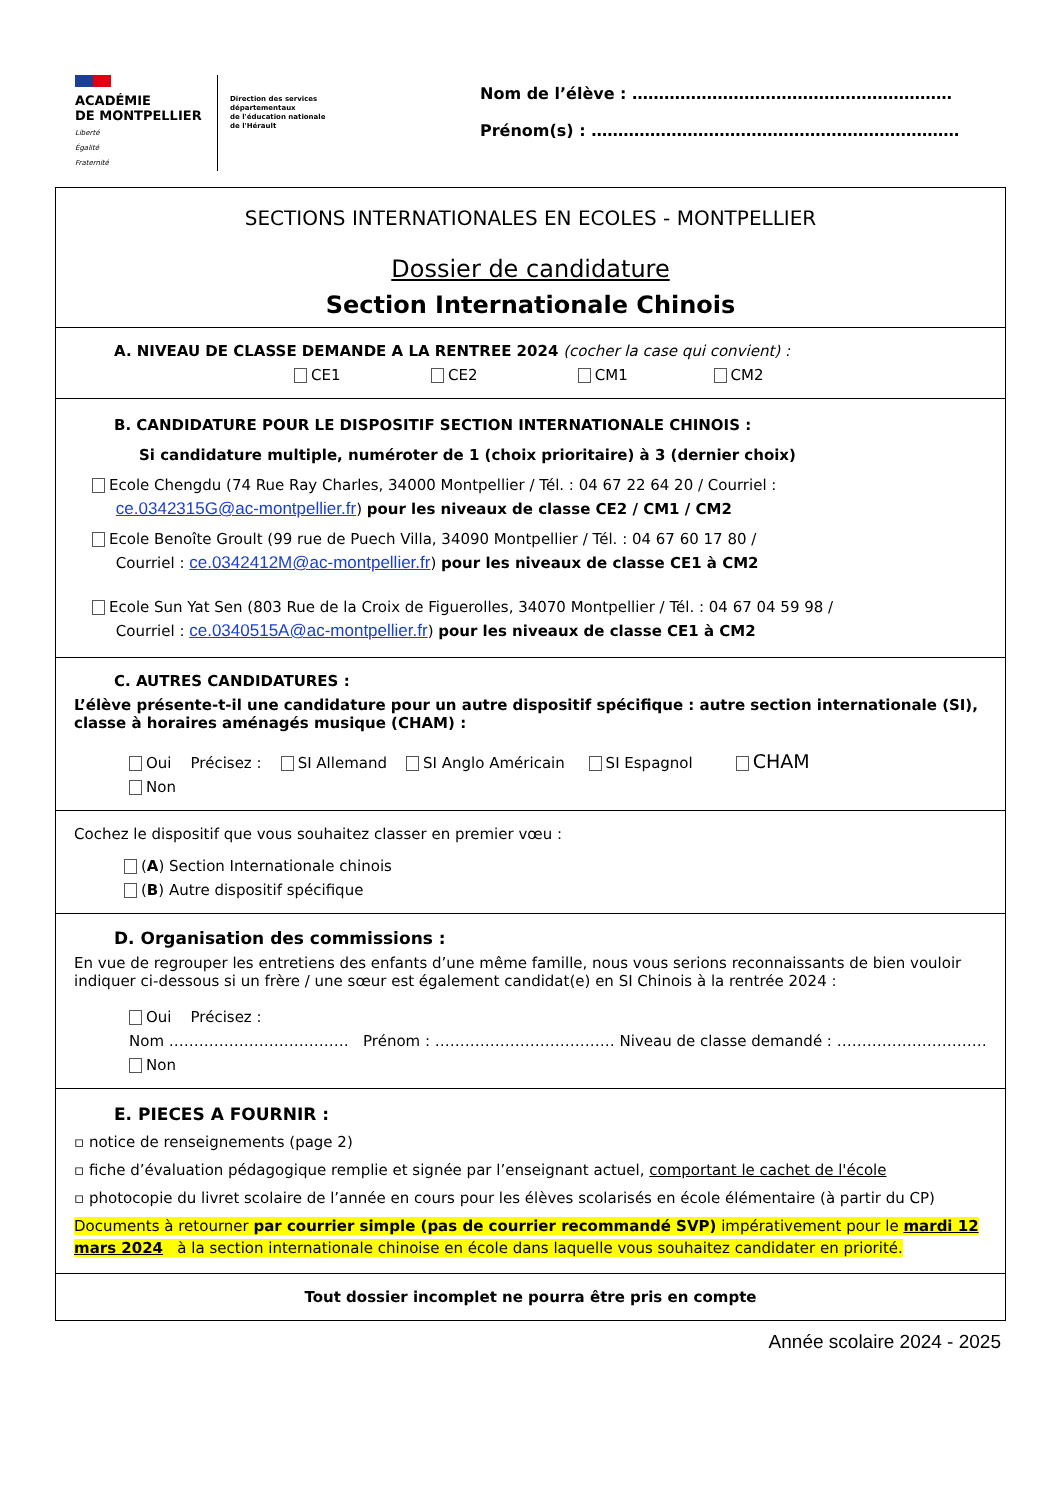ACADÉMIE
DE MONTPELLIER
Liberté
Égalité
Fraternité
Direction des services départementaux
de l'éducation nationale
de l'Hérault
Nom de l’élève : ……………………………………………………
Prénom(s) : ……………………………………………………………
SECTIONS INTERNATIONALES EN ECOLES - MONTPELLIER
Dossier de candidature
Section Internationale Chinois
A. NIVEAU DE CLASSE DEMANDE A LA RENTREE 2024 (cocher la case qui convient) :
CE1 CE2 CM1 CM2
B. CANDIDATURE POUR LE DISPOSITIF SECTION INTERNATIONALE CHINOIS :
Si candidature multiple, numéroter de 1 (choix prioritaire) à 3 (dernier choix)
Ecole Chengdu (74 Rue Ray Charles, 34000 Montpellier / Tél. : 04 67 22 64 20 / Courriel :
ce.0342315G@ac-montpellier.fr) pour les niveaux de classe CE2 / CM1 / CM2
Ecole Benoîte Groult (99 rue de Puech Villa, 34090 Montpellier / Tél. : 04 67 60 17 80 /
Courriel : ce.0342412M@ac-montpellier.fr) pour les niveaux de classe CE1 à CM2
Ecole Sun Yat Sen (803 Rue de la Croix de Figuerolles, 34070 Montpellier / Tél. : 04 67 04 59 98 /
Courriel : ce.0340515A@ac-montpellier.fr) pour les niveaux de classe CE1 à CM2
C. AUTRES CANDIDATURES :
L’élève présente-t-il une candidature pour un autre dispositif spécifique : autre section internationale (SI), classe à horaires aménagés musique (CHAM) :
Oui Précisez : SI Allemand SI Anglo Américain SI Espagnol CHAM
Non
Cochez le dispositif que vous souhaitez classer en premier vœu :
(A) Section Internationale chinois
(B) Autre dispositif spécifique
D. Organisation des commissions :
En vue de regrouper les entretiens des enfants d’une même famille, nous vous serions reconnaissants de bien vouloir indiquer ci-dessous si un frère / une sœur est également candidat(e) en SI Chinois à la rentrée 2024 :
Oui Précisez :
Nom ……………………………… Prénom : ……………………………… Niveau de classe demandé : …………………………
Non
E. PIECES A FOURNIR :
▫ notice de renseignements (page 2)
▫ fiche d’évaluation pédagogique remplie et signée par l’enseignant actuel, comportant le cachet de l'école
▫ photocopie du livret scolaire de l’année en cours pour les élèves scolarisés en école élémentaire (à partir du CP)
Documents à retourner par courrier simple (pas de courrier recommandé SVP) impérativement pour le mardi 12 mars 2024 à la section internationale chinoise en école dans laquelle vous souhaitez candidater en priorité.
Tout dossier incomplet ne pourra être pris en compte
Année scolaire 2024 - 2025